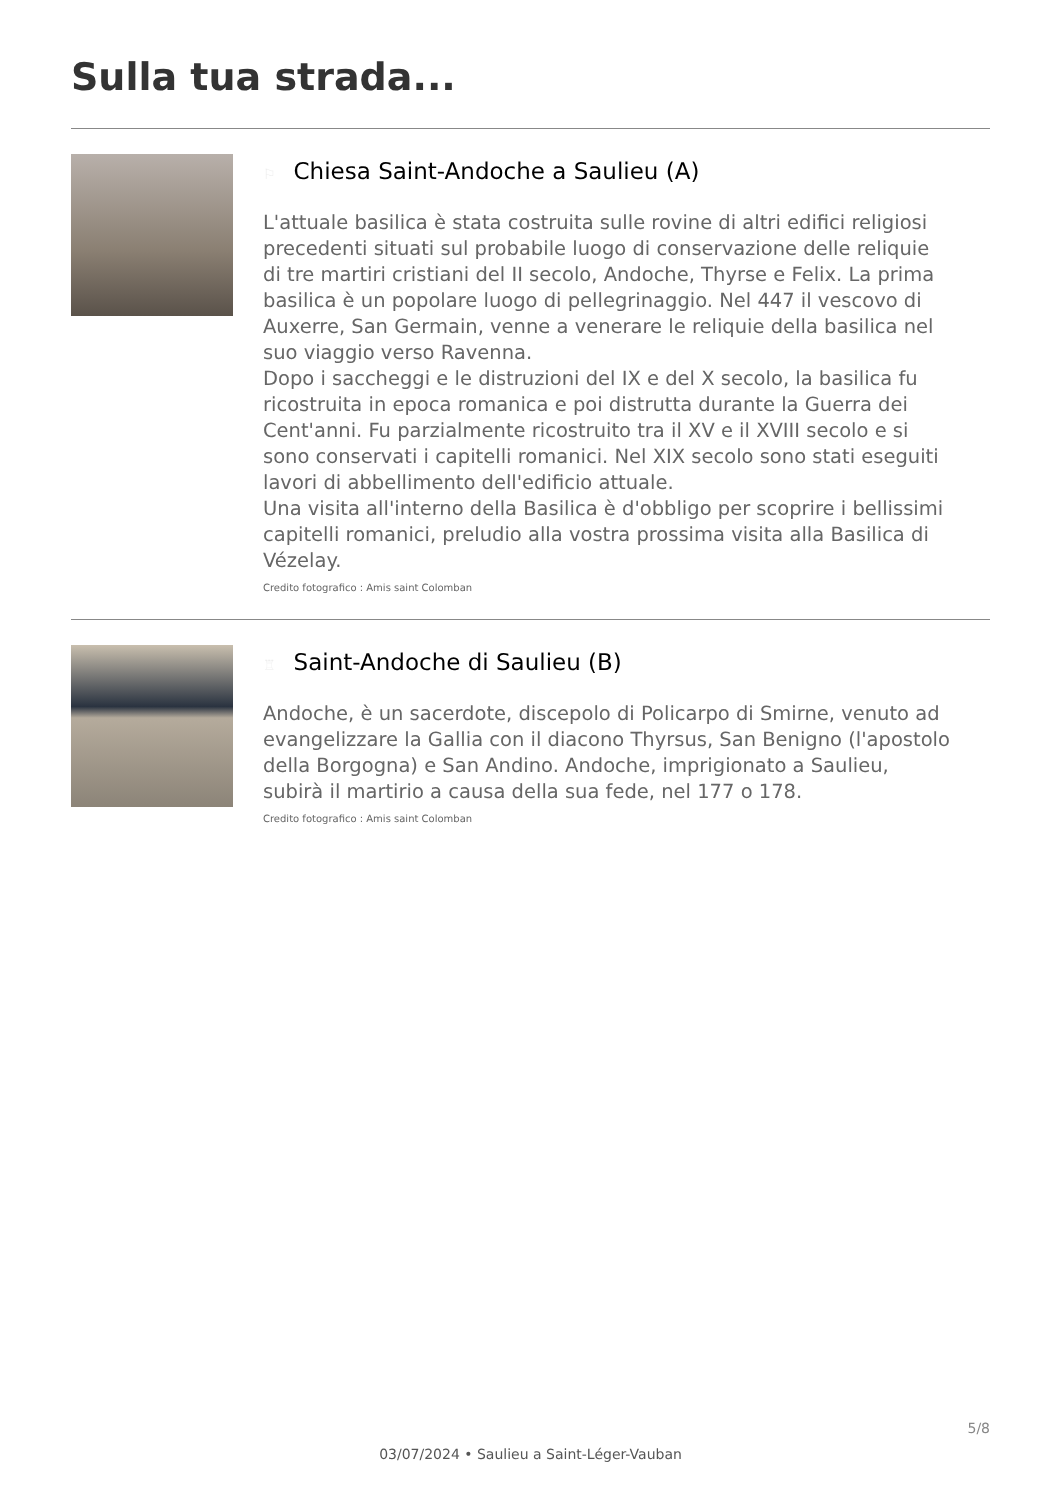Sulla tua strada...
⚐ Chiesa Saint-Andoche a Saulieu (A)
L'attuale basilica è stata costruita sulle rovine di altri edifici religiosi precedenti situati sul probabile luogo di conservazione delle reliquie di tre martiri cristiani del II secolo, Andoche, Thyrse e Felix. La prima basilica è un popolare luogo di pellegrinaggio. Nel 447 il vescovo di Auxerre, San Germain, venne a venerare le reliquie della basilica nel suo viaggio verso Ravenna.
Dopo i saccheggi e le distruzioni del IX e del X secolo, la basilica fu ricostruita in epoca romanica e poi distrutta durante la Guerra dei Cent'anni. Fu parzialmente ricostruito tra il XV e il XVIII secolo e si sono conservati i capitelli romanici. Nel XIX secolo sono stati eseguiti lavori di abbellimento dell'edificio attuale.
Una visita all'interno della Basilica è d'obbligo per scoprire i bellissimi capitelli romanici, preludio alla vostra prossima visita alla Basilica di Vézelay.
Credito fotografico : Amis saint Colomban
♖ Saint-Andoche di Saulieu (B)
Andoche, è un sacerdote, discepolo di Policarpo di Smirne, venuto ad evangelizzare la Gallia con il diacono Thyrsus, San Benigno (l'apostolo della Borgogna) e San Andino. Andoche, imprigionato a Saulieu, subirà il martirio a causa della sua fede, nel 177 o 178.
Credito fotografico : Amis saint Colomban
5/8
03/07/2024 • Saulieu a Saint-Léger-Vauban